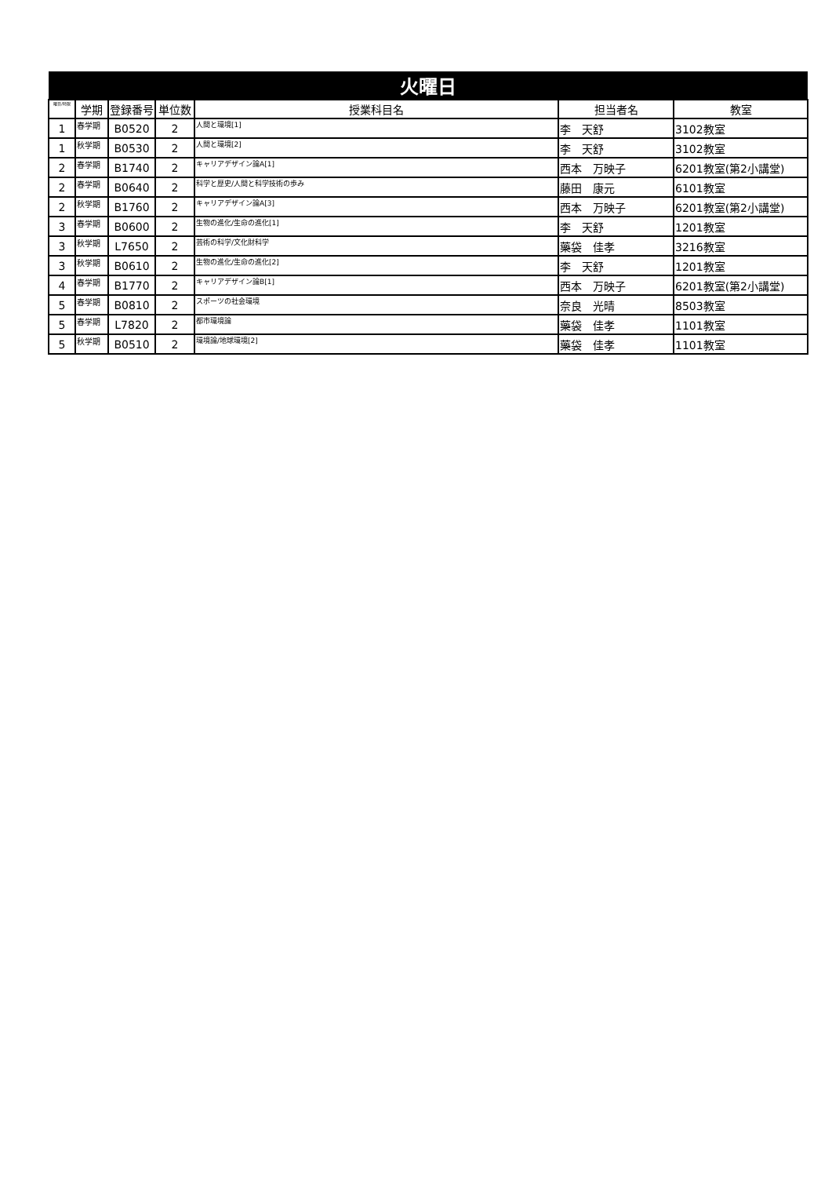| 火曜日 | | | | | | |
| 曜日/時限 | 学期 | 登録番号 | 単位数 | 授業科目名 | 担当者名 | 教室 |
| 1 | 春学期 | B0520 | 2 | 人間と環境[1] | 李 天舒 | 3102教室 |
| 1 | 秋学期 | B0530 | 2 | 人間と環境[2] | 李 天舒 | 3102教室 |
| 2 | 春学期 | B1740 | 2 | キャリアデザイン論A[1] | 西本 万映子 | 6201教室(第2小講堂) |
| 2 | 春学期 | B0640 | 2 | 科学と歴史/人間と科学技術の歩み | 藤田 康元 | 6101教室 |
| 2 | 秋学期 | B1760 | 2 | キャリアデザイン論A[3] | 西本 万映子 | 6201教室(第2小講堂) |
| 3 | 春学期 | B0600 | 2 | 生物の進化/生命の進化[1] | 李 天舒 | 1201教室 |
| 3 | 秋学期 | L7650 | 2 | 芸術の科学/文化財科学 | 藥袋 佳孝 | 3216教室 |
| 3 | 秋学期 | B0610 | 2 | 生物の進化/生命の進化[2] | 李 天舒 | 1201教室 |
| 4 | 春学期 | B1770 | 2 | キャリアデザイン論B[1] | 西本 万映子 | 6201教室(第2小講堂) |
| 5 | 春学期 | B0810 | 2 | スポーツの社会環境 | 奈良 光晴 | 8503教室 |
| 5 | 春学期 | L7820 | 2 | 都市環境論 | 藥袋 佳孝 | 1101教室 |
| 5 | 秋学期 | B0510 | 2 | 環境論/地球環境[2] | 藥袋 佳孝 | 1101教室 |